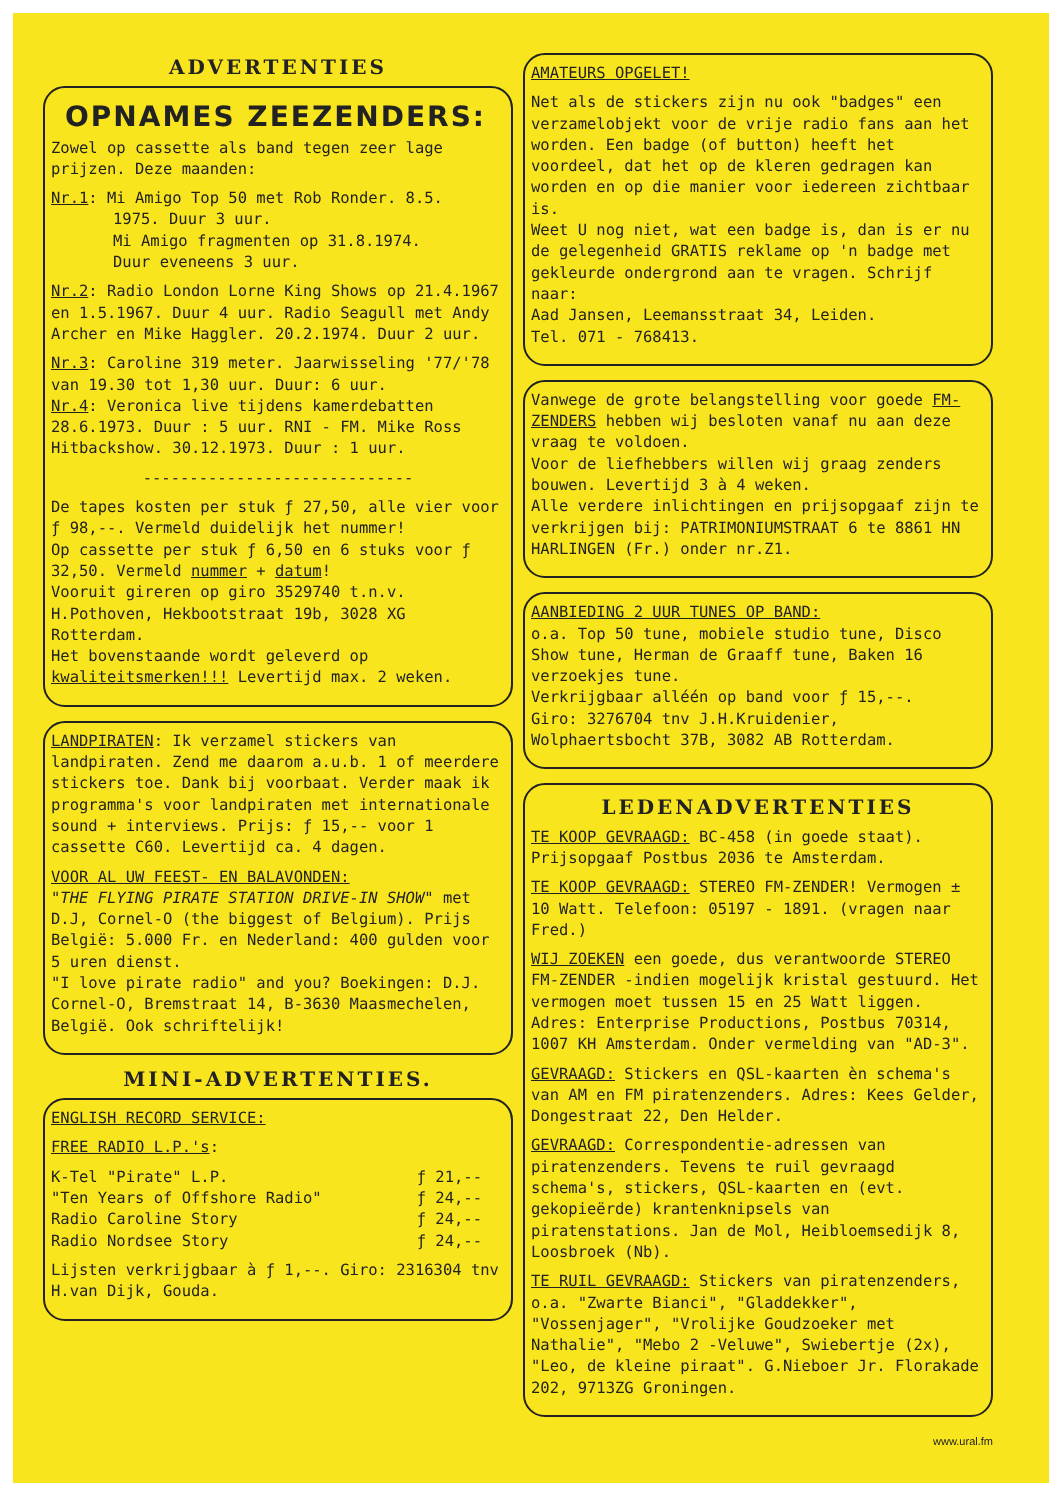ADVERTENTIES
OPNAMES ZEEZENDERS:
Zowel op cassette als band tegen zeer lage prijzen. Deze maanden:
Nr.1: Mi Amigo Top 50 met Rob Ronder. 8.5.
1975. Duur 3 uur.
Mi Amigo fragmenten op 31.8.1974.
Duur eveneens 3 uur.
Nr.2: Radio London Lorne King Shows op 21.4.1967 en 1.5.1967. Duur 4 uur. Radio Seagull met Andy Archer en Mike Haggler. 20.2.1974. Duur 2 uur.
Nr.3: Caroline 319 meter. Jaarwisseling '77/'78 van 19.30 tot 1,30 uur. Duur: 6 uur.
Nr.4: Veronica live tijdens kamerdebatten 28.6.1973. Duur : 5 uur. RNI - FM. Mike Ross Hitbackshow. 30.12.1973. Duur : 1 uur.
-----------------------------
De tapes kosten per stuk ƒ 27,50, alle vier voor ƒ 98,--. Vermeld duidelijk het nummer!
Op cassette per stuk ƒ 6,50 en 6 stuks voor ƒ 32,50. Vermeld nummer + datum!
Vooruit gireren op giro 3529740 t.n.v. H.Pothoven, Hekbootstraat 19b, 3028 XG Rotterdam.
Het bovenstaande wordt geleverd op kwaliteitsmerken!!! Levertijd max. 2 weken.
LANDPIRATEN: Ik verzamel stickers van landpiraten. Zend me daarom a.u.b. 1 of meerdere stickers toe. Dank bij voorbaat. Verder maak ik programma's voor landpiraten met internationale sound + interviews. Prijs: ƒ 15,-- voor 1 cassette C60. Levertijd ca. 4 dagen.
VOOR AL UW FEEST- EN BALAVONDEN:
"THE FLYING PIRATE STATION DRIVE-IN SHOW" met D.J, Cornel-O (the biggest of Belgium). Prijs België: 5.000 Fr. en Nederland: 400 gulden voor 5 uren dienst.
"I love pirate radio" and you? Boekingen: D.J. Cornel-O, Bremstraat 14, B-3630 Maasmechelen, België. Ook schriftelijk!
MINI-ADVERTENTIES.
ENGLISH RECORD SERVICE:
FREE RADIO L.P.'s:
| K-Tel "Pirate" L.P. | ƒ 21,-- |
| "Ten Years of Offshore Radio" | ƒ 24,-- |
| Radio Caroline Story | ƒ 24,-- |
| Radio Nordsee Story | ƒ 24,-- |
Lijsten verkrijgbaar à ƒ 1,--. Giro: 2316304 tnv H.van Dijk, Gouda.
AMATEURS OPGELET!
Net als de stickers zijn nu ook "badges" een verzamelobjekt voor de vrije radio fans aan het worden. Een badge (of button) heeft het voordeel, dat het op de kleren gedragen kan worden en op die manier voor iedereen zichtbaar is.
Weet U nog niet, wat een badge is, dan is er nu de gelegenheid GRATIS reklame op 'n badge met gekleurde ondergrond aan te vragen. Schrijf naar:
Aad Jansen, Leemansstraat 34, Leiden.
Tel. 071 - 768413.
Vanwege de grote belangstelling voor goede FM-ZENDERS hebben wij besloten vanaf nu aan deze vraag te voldoen.
Voor de liefhebbers willen wij graag zenders bouwen. Levertijd 3 à 4 weken.
Alle verdere inlichtingen en prijsopgaaf zijn te verkrijgen bij: PATRIMONIUMSTRAAT 6 te 8861 HN HARLINGEN (Fr.) onder nr.Z1.
AANBIEDING 2 UUR TUNES OP BAND:
o.a. Top 50 tune, mobiele studio tune, Disco Show tune, Herman de Graaff tune, Baken 16 verzoekjes tune.
Verkrijgbaar alléén op band voor ƒ 15,--.
Giro: 3276704 tnv J.H.Kruidenier, Wolphaertsbocht 37B, 3082 AB Rotterdam.
LEDENADVERTENTIES
TE KOOP GEVRAAGD: BC-458 (in goede staat). Prijsopgaaf Postbus 2036 te Amsterdam.
TE KOOP GEVRAAGD: STEREO FM-ZENDER! Vermogen ± 10 Watt. Telefoon: 05197 - 1891. (vragen naar Fred.)
WIJ ZOEKEN een goede, dus verantwoorde STEREO FM-ZENDER -indien mogelijk kristal gestuurd. Het vermogen moet tussen 15 en 25 Watt liggen. Adres: Enterprise Productions, Postbus 70314, 1007 KH Amsterdam. Onder vermelding van "AD-3".
GEVRAAGD: Stickers en QSL-kaarten èn schema's van AM en FM piratenzenders. Adres: Kees Gelder, Dongestraat 22, Den Helder.
GEVRAAGD: Correspondentie-adressen van piratenzenders. Tevens te ruil gevraagd schema's, stickers, QSL-kaarten en (evt. gekopieërde) krantenknipsels van piratenstations. Jan de Mol, Heibloemsedijk 8, Loosbroek (Nb).
TE RUIL GEVRAAGD: Stickers van piratenzenders, o.a. "Zwarte Bianci", "Gladdekker", "Vossenjager", "Vrolijke Goudzoeker met Nathalie", "Mebo 2 -Veluwe", Swiebertje (2x), "Leo, de kleine piraat". G.Nieboer Jr. Florakade 202, 9713ZG Groningen.
www.ural.fm